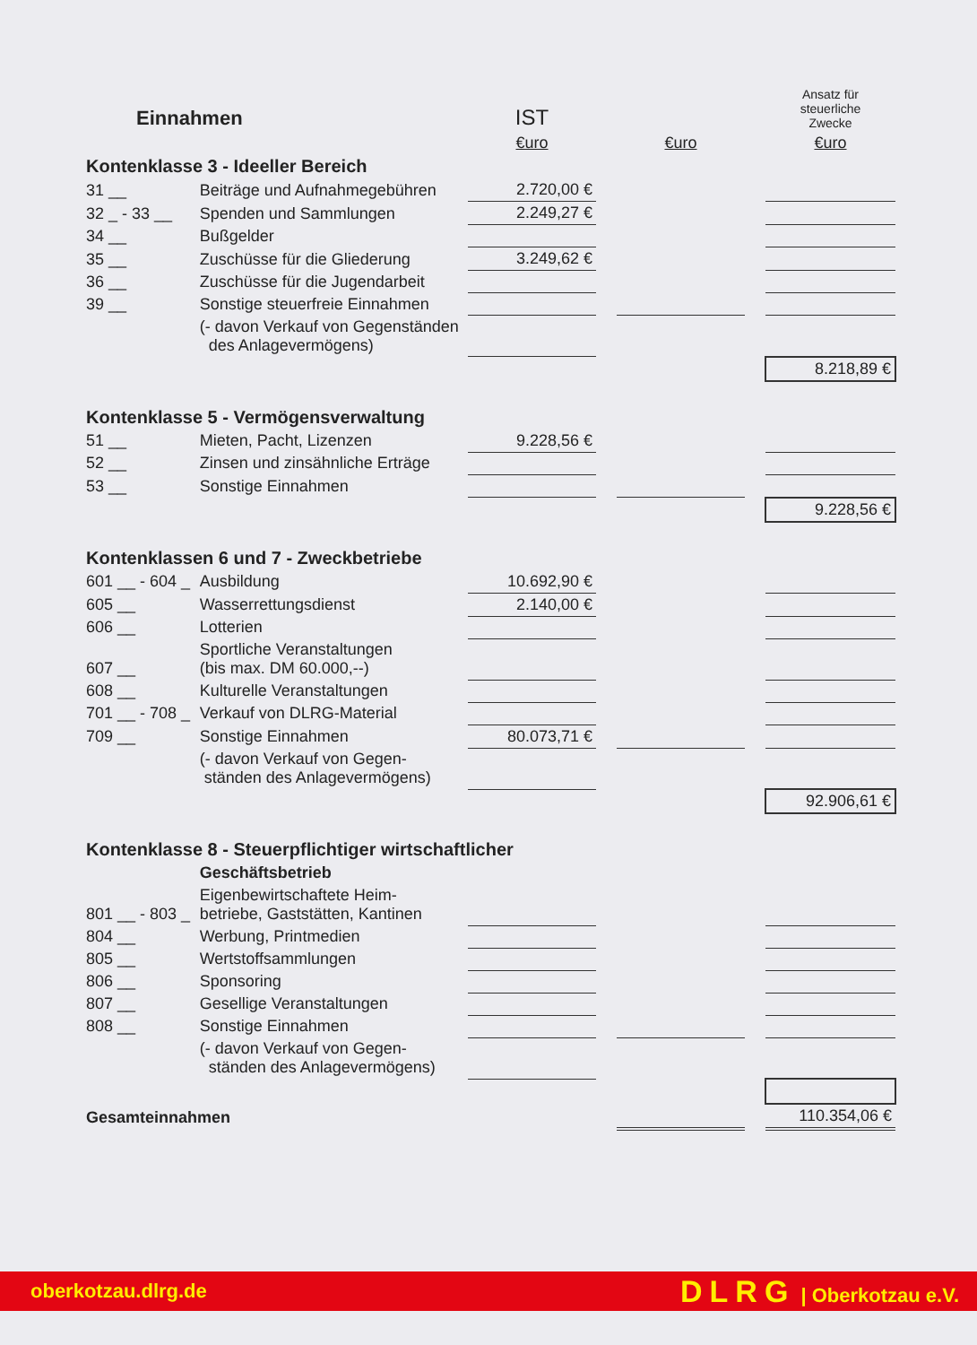| Einnahmen | | IST | | | | Ansatz für steuerliche Zwecke |
| | | €uro | | €uro | | €uro |
| Kontenklasse 3 - Ideeller Bereich | | | | | | |
| 31 __ | Beiträge und Aufnahmegebühren | 2.720,00 € | | | | |
| 32 _ - 33 __ | Spenden und Sammlungen | 2.249,27 € | | | | |
| 34 __ | Bußgelder | | | | | |
| 35 __ | Zuschüsse für die Gliederung | 3.249,62 € | | | | |
| 36 __ | Zuschüsse für die Jugendarbeit | | | | | |
| 39 __ | Sonstige steuerfreie Einnahmen | | | | | |
| | (- davon Verkauf von Gegenständen des Anlagevermögens) | | | | | |
| | | | | | | 8.218,89 € |
| Kontenklasse 5 - Vermögensverwaltung | | | | | | |
| 51 __ | Mieten, Pacht, Lizenzen | 9.228,56 € | | | | |
| 52 __ | Zinsen und zinsähnliche Erträge | | | | | |
| 53 __ | Sonstige Einnahmen | | | | | |
| | | | | | | 9.228,56 € |
| Kontenklassen 6 und 7 - Zweckbetriebe | | | | | | |
| 601 __ - 604 _ | Ausbildung | 10.692,90 € | | | | |
| 605 __ | Wasserrettungsdienst | 2.140,00 € | | | | |
| 606 __ | Lotterien | | | | | |
| 607 __ | Sportliche Veranstaltungen (bis max. DM 60.000,--) | | | | | |
| 608 __ | Kulturelle Veranstaltungen | | | | | |
| 701 __ - 708 _ | Verkauf von DLRG-Material | | | | | |
| 709 __ | Sonstige Einnahmen | 80.073,71 € | | | | |
| | (- davon Verkauf von Gegen- ständen des Anlagevermögens) | | | | | |
| | | | | | | 92.906,61 € |
| Kontenklasse 8 - Steuerpflichtiger wirtschaftlicher | | | | | | |
| | Geschäftsbetrieb | | | | | |
| 801 __ - 803 _ | Eigenbewirtschaftete Heim- betriebe, Gaststätten, Kantinen | | | | | |
| 804 __ | Werbung, Printmedien | | | | | |
| 805 __ | Wertstoffsammlungen | | | | | |
| 806 __ | Sponsoring | | | | | |
| 807 __ | Gesellige Veranstaltungen | | | | | |
| 808 __ | Sonstige Einnahmen | | | | | |
| | (- davon Verkauf von Gegen- ständen des Anlagevermögens) | | | | | |
| Gesamteinnahmen | | | | | | 110.354,06 € |
oberkotzau.dlrg.de DLRG | Oberkotzau e.V.